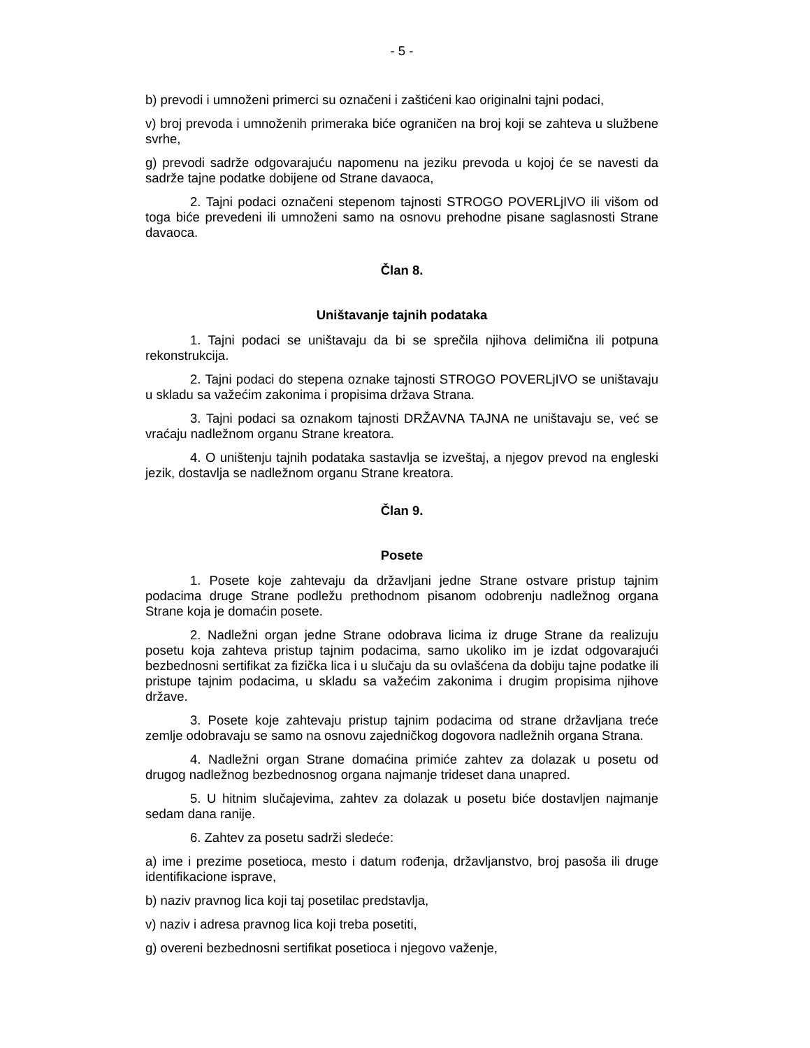- 5 -
b) prevodi i umnoženi primerci su označeni i zaštićeni kao originalni tajni podaci,
v) broj prevoda i umnoženih primeraka biće ograničen na broj koji se zahteva u službene svrhe,
g) prevodi sadrže odgovarajuću napomenu na jeziku prevoda u kojoj će se navesti da sadrže tajne podatke dobijene od Strane davaoca,
2. Tajni podaci označeni stepenom tajnosti STROGO POVERLjIVO ili višom od toga biće prevedeni ili umnoženi samo na osnovu prehodne pisane saglasnosti Strane davaoca.
Član 8.
Uništavanje tajnih podataka
1. Tajni podaci se uništavaju da bi se sprečila njihova delimična ili potpuna rekonstrukcija.
2. Tajni podaci do stepena oznake tajnosti STROGO POVERLjIVO se uništavaju u skladu sa važećim zakonima i propisima država Strana.
3. Tajni podaci sa oznakom tajnosti DRŽAVNA TAJNA ne uništavaju se, već se vraćaju nadležnom organu Strane kreatora.
4. O uništenju tajnih podataka sastavlja se izveštaj, a njegov prevod na engleski jezik, dostavlja se nadležnom organu Strane kreatora.
Član 9.
Posete
1. Posete koje zahtevaju da državljani jedne Strane ostvare pristup tajnim podacima druge Strane podležu prethodnom pisanom odobrenju nadležnog organa Strane koja je domaćin posete.
2. Nadležni organ jedne Strane odobrava licima iz druge Strane da realizuju posetu koja zahteva pristup tajnim podacima, samo ukoliko im je izdat odgovarajući bezbednosni sertifikat za fizička lica i u slučaju da su ovlašćena da dobiju tajne podatke ili pristupe tajnim podacima, u skladu sa važećim zakonima i drugim propisima njihove države.
3. Posete koje zahtevaju pristup tajnim podacima od strane državljana treće zemlje odobravaju se samo na osnovu zajedničkog dogovora nadležnih organa Strana.
4. Nadležni organ Strane domaćina primiće zahtev za dolazak u posetu od drugog nadležnog bezbednosnog organa najmanje trideset dana unapred.
5. U hitnim slučajevima, zahtev za dolazak u posetu biće dostavljen najmanje sedam dana ranije.
6. Zahtev za posetu sadrži sledeće:
a) ime i prezime posetioca, mesto i datum rođenja, državljanstvo, broj pasoša ili druge identifikacione isprave,
b) naziv pravnog lica koji taj posetilac predstavlja,
v) naziv i adresa pravnog lica koji treba posetiti,
g) overeni bezbednosni sertifikat posetioca i njegovo važenje,